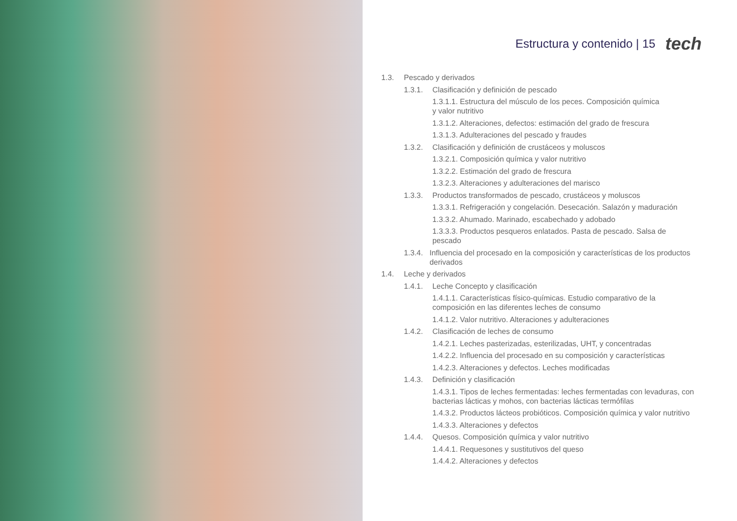Estructura y contenido | 15
tech
1.3. Pescado y derivados
1.3.1. Clasificación y definición de pescado
1.3.1.1. Estructura del músculo de los peces. Composición química
y valor nutritivo
1.3.1.2. Alteraciones, defectos: estimación del grado de frescura
1.3.1.3. Adulteraciones del pescado y fraudes
1.3.2. Clasificación y definición de crustáceos y moluscos
1.3.2.1. Composición química y valor nutritivo
1.3.2.2. Estimación del grado de frescura
1.3.2.3. Alteraciones y adulteraciones del marisco
1.3.3. Productos transformados de pescado, crustáceos y moluscos
1.3.3.1. Refrigeración y congelación. Desecación. Salazón y maduración
1.3.3.2. Ahumado. Marinado, escabechado y adobado
1.3.3.3. Productos pesqueros enlatados. Pasta de pescado. Salsa de pescado
1.3.4. Influencia del procesado en la composición y características de los productos derivados
1.4. Leche y derivados
1.4.1. Leche Concepto y clasificación
1.4.1.1. Características físico-químicas. Estudio comparativo de la composición en las diferentes leches de consumo
1.4.1.2. Valor nutritivo. Alteraciones y adulteraciones
1.4.2. Clasificación de leches de consumo
1.4.2.1. Leches pasterizadas, esterilizadas, UHT, y concentradas
1.4.2.2. Influencia del procesado en su composición y características
1.4.2.3. Alteraciones y defectos. Leches modificadas
1.4.3. Definición y clasificación
1.4.3.1. Tipos de leches fermentadas: leches fermentadas con levaduras, con bacterias lácticas y mohos, con bacterias lácticas termófilas
1.4.3.2. Productos lácteos probióticos. Composición química y valor nutritivo
1.4.3.3. Alteraciones y defectos
1.4.4. Quesos. Composición química y valor nutritivo
1.4.4.1. Requesones y sustitutivos del queso
1.4.4.2. Alteraciones y defectos